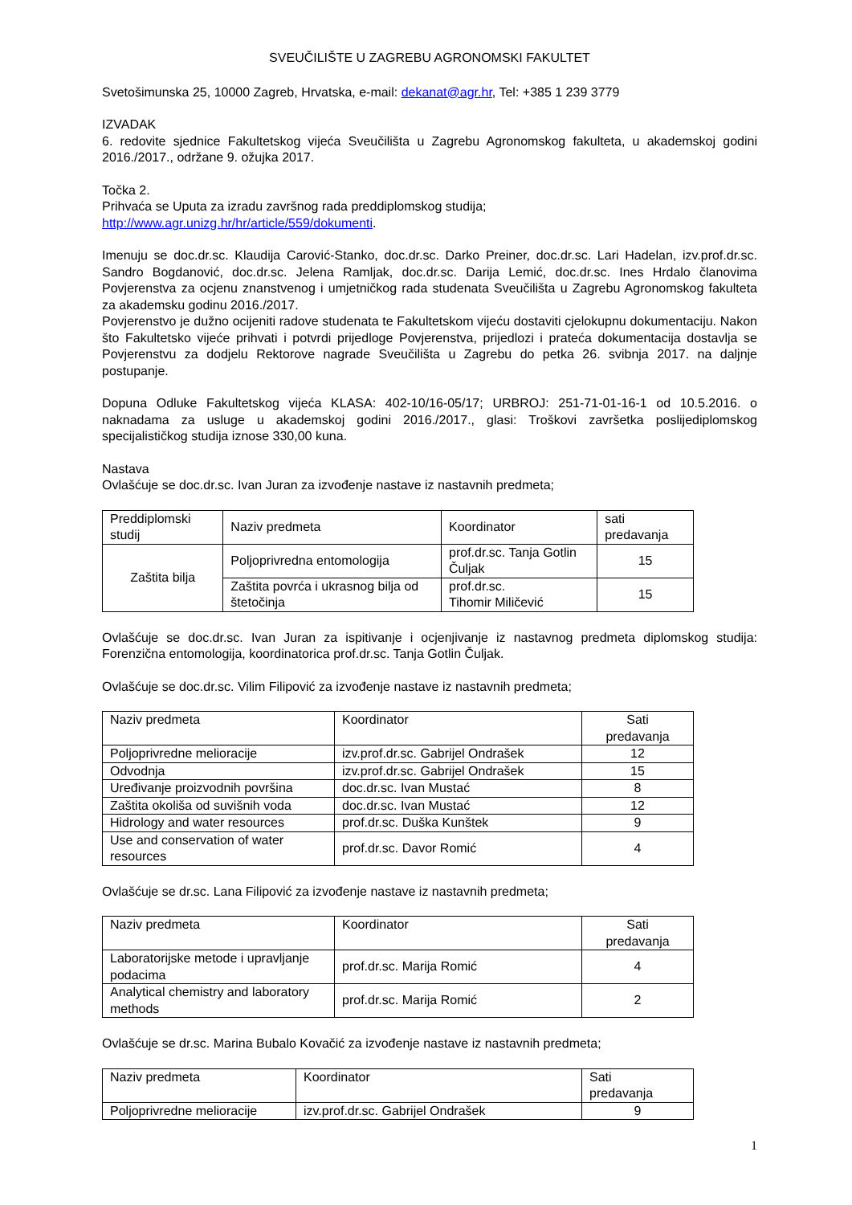SVEUČILIŠTE U ZAGREBU AGRONOMSKI FAKULTET
Svetošimunska 25, 10000 Zagreb, Hrvatska, e-mail: dekanat@agr.hr, Tel: +385 1 239 3779
IZVADAK
6. redovite sjednice Fakultetskog vijeća Sveučilišta u Zagrebu Agronomskog fakulteta, u akademskoj godini 2016./2017., održane 9. ožujka 2017.
Točka 2.
Prihvaća se Uputa za izradu završnog rada preddiplomskog studija;
http://www.agr.unizg.hr/hr/article/559/dokumenti.
Imenuju se doc.dr.sc. Klaudija Carović-Stanko, doc.dr.sc. Darko Preiner, doc.dr.sc. Lari Hadelan, izv.prof.dr.sc. Sandro Bogdanović, doc.dr.sc. Jelena Ramljak, doc.dr.sc. Darija Lemić, doc.dr.sc. Ines Hrdalo članovima Povjerenstva za ocjenu znanstvenog i umjetničkog rada studenata Sveučilišta u Zagrebu Agronomskog fakulteta za akademsku godinu 2016./2017.
Povjerenstvo je dužno ocijeniti radove studenata te Fakultetskom vijeću dostaviti cjelokupnu dokumentaciju. Nakon što Fakultetsko vijeće prihvati i potvrdi prijedloge Povjerenstva, prijedlozi i prateća dokumentacija dostavlja se Povjerenstvu za dodjelu Rektorove nagrade Sveučilišta u Zagrebu do petka 26. svibnja 2017. na daljnje postupanje.
Dopuna Odluke Fakultetskog vijeća KLASA: 402-10/16-05/17; URBROJ: 251-71-01-16-1 od 10.5.2016. o naknadama za usluge u akademskoj godini 2016./2017., glasi: Troškovi završetka poslijediplomskog specijalističkog studija iznose 330,00 kuna.
Nastava
Ovlašćuje se doc.dr.sc. Ivan Juran za izvođenje nastave iz nastavnih predmeta;
| Preddiplomski studij | Naziv predmeta | Koordinator | sati predavanja |
| Zaštita bilja | Poljoprivredna entomologija | prof.dr.sc. Tanja Gotlin Čuljak | 15 |
| | Zaštita povrća i ukrasnog bilja od štetočinja | prof.dr.sc. Tihomir Miličević | 15 |
Ovlašćuje se doc.dr.sc. Ivan Juran za ispitivanje i ocjenjivanje iz nastavnog predmeta diplomskog studija: Forenzična entomologija, koordinatorica prof.dr.sc. Tanja Gotlin Čuljak.
Ovlašćuje se doc.dr.sc. Vilim Filipović za izvođenje nastave iz nastavnih predmeta;
| Naziv predmeta | Koordinator | Sati predavanja |
| Poljoprivredne melioracije | izv.prof.dr.sc. Gabrijel Ondrašek | 12 |
| Odvodnja | izv.prof.dr.sc. Gabrijel Ondrašek | 15 |
| Uređivanje proizvodnih površina | doc.dr.sc. Ivan Mustać | 8 |
| Zaštita okoliša od suvišnih voda | doc.dr.sc. Ivan Mustać | 12 |
| Hidrology and water resources | prof.dr.sc. Duška Kunštek | 9 |
| Use and conservation of water resources | prof.dr.sc. Davor Romić | 4 |
Ovlašćuje se dr.sc. Lana Filipović za izvođenje nastave iz nastavnih predmeta;
| Naziv predmeta | Koordinator | Sati predavanja |
| Laboratorijske metode i upravljanje podacima | prof.dr.sc. Marija Romić | 4 |
| Analytical chemistry and laboratory methods | prof.dr.sc. Marija Romić | 2 |
Ovlašćuje se dr.sc. Marina Bubalo Kovačić za izvođenje nastave iz nastavnih predmeta;
| Naziv predmeta | Koordinator | Sati predavanja |
| Poljoprivredne melioracije | izv.prof.dr.sc. Gabrijel Ondrašek | 9 |
1